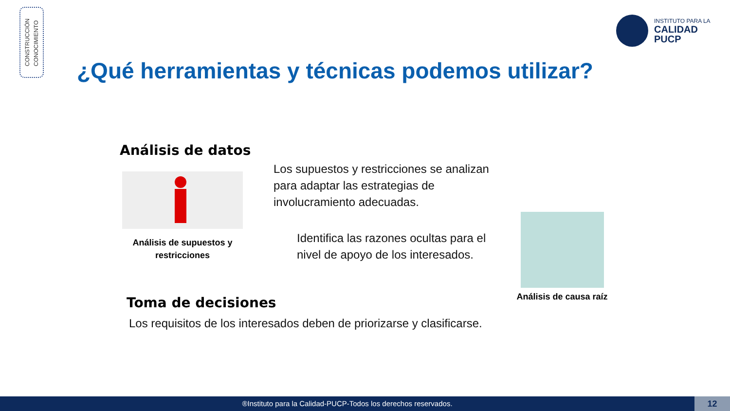CONSTRUCCIÓN
CONOCIMIENTO
INSTITUTO PARA LA
CALIDAD
PUCP
¿Qué herramientas y técnicas podemos utilizar?
Análisis de datos
Análisis de supuestos y restricciones
Los supuestos y restricciones se analizan
para adaptar las estrategias de
involucramiento adecuadas.
Identifica las razones ocultas para el
nivel de apoyo de los interesados.
Análisis de causa raíz
Toma de decisiones
Los requisitos de los interesados deben de priorizarse y clasificarse.
®Instituto para la Calidad-PUCP-Todos los derechos reservados. 12